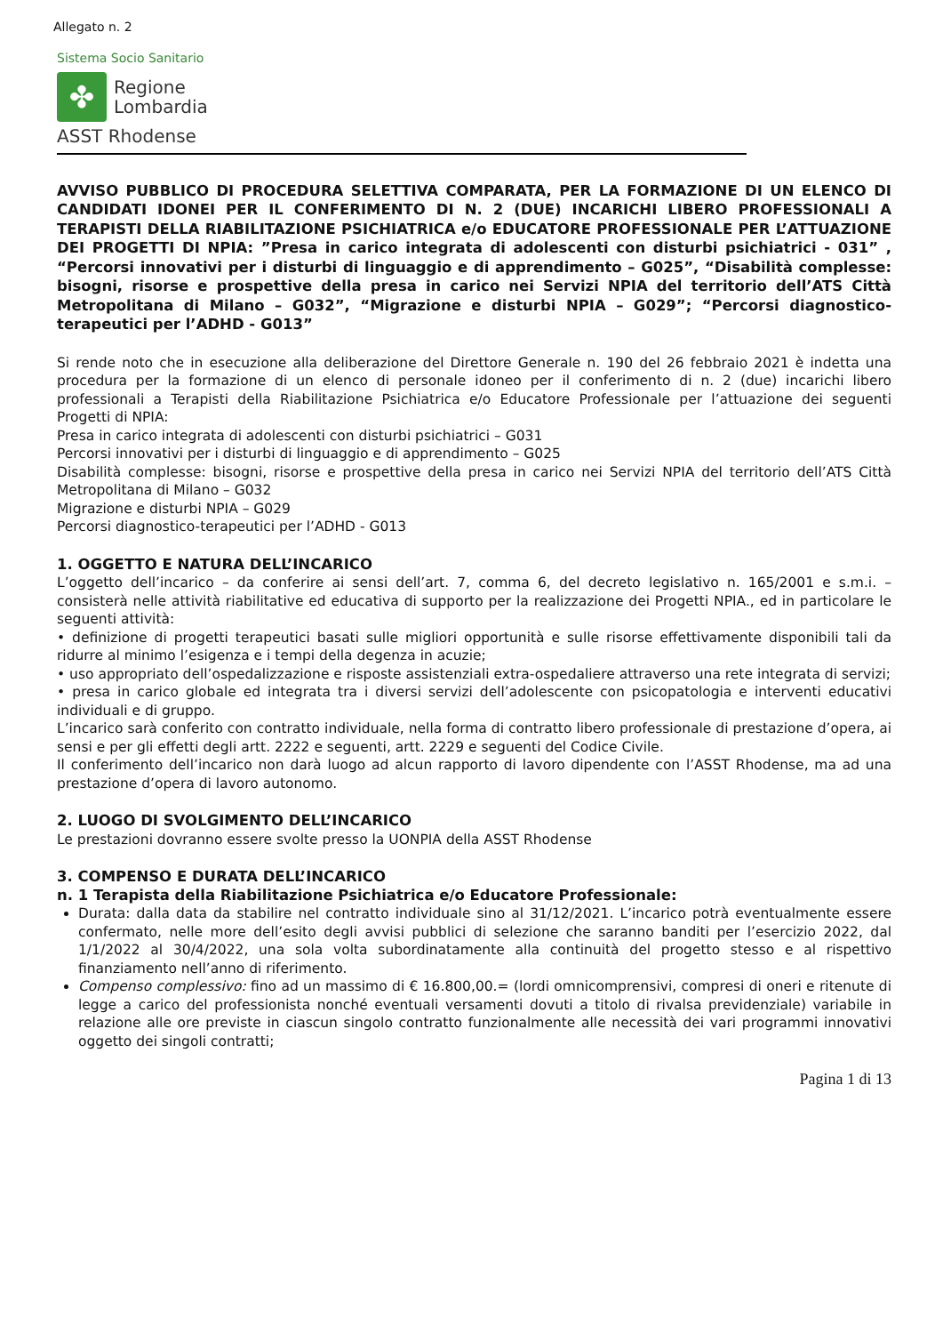Allegato n. 2
Sistema Socio Sanitario
✤
Regione
Lombardia
ASST Rhodense
AVVISO PUBBLICO DI PROCEDURA SELETTIVA COMPARATA, PER LA FORMAZIONE DI UN ELENCO DI CANDIDATI IDONEI PER IL CONFERIMENTO DI N. 2 (DUE) INCARICHI LIBERO PROFESSIONALI A TERAPISTI DELLA RIABILITAZIONE PSICHIATRICA e/o EDUCATORE PROFESSIONALE PER L’ATTUAZIONE DEI PROGETTI DI NPIA: ”Presa in carico integrata di adolescenti con disturbi psichiatrici - 031” , “Percorsi innovativi per i disturbi di linguaggio e di apprendimento – G025”, “Disabilità complesse: bisogni, risorse e prospettive della presa in carico nei Servizi NPIA del territorio dell’ATS Città Metropolitana di Milano – G032”, “Migrazione e disturbi NPIA – G029”; “Percorsi diagnostico-terapeutici per l’ADHD - G013”
Si rende noto che in esecuzione alla deliberazione del Direttore Generale n. 190 del 26 febbraio 2021 è indetta una procedura per la formazione di un elenco di personale idoneo per il conferimento di n. 2 (due) incarichi libero professionali a Terapisti della Riabilitazione Psichiatrica e/o Educatore Professionale per l’attuazione dei seguenti Progetti di NPIA:
Presa in carico integrata di adolescenti con disturbi psichiatrici – G031
Percorsi innovativi per i disturbi di linguaggio e di apprendimento – G025
Disabilità complesse: bisogni, risorse e prospettive della presa in carico nei Servizi NPIA del territorio dell’ATS Città Metropolitana di Milano – G032
Migrazione e disturbi NPIA – G029
Percorsi diagnostico-terapeutici per l’ADHD - G013
1. OGGETTO E NATURA DELL’INCARICO
L’oggetto dell’incarico – da conferire ai sensi dell’art. 7, comma 6, del decreto legislativo n. 165/2001 e s.m.i. – consisterà nelle attività riabilitative ed educativa di supporto per la realizzazione dei Progetti NPIA., ed in particolare le seguenti attività:
• definizione di progetti terapeutici basati sulle migliori opportunità e sulle risorse effettivamente disponibili tali da ridurre al minimo l’esigenza e i tempi della degenza in acuzie;
• uso appropriato dell’ospedalizzazione e risposte assistenziali extra-ospedaliere attraverso una rete integrata di servizi;
• presa in carico globale ed integrata tra i diversi servizi dell’adolescente con psicopatologia e interventi educativi individuali e di gruppo.
L’incarico sarà conferito con contratto individuale, nella forma di contratto libero professionale di prestazione d’opera, ai sensi e per gli effetti degli artt. 2222 e seguenti, artt. 2229 e seguenti del Codice Civile.
Il conferimento dell’incarico non darà luogo ad alcun rapporto di lavoro dipendente con l’ASST Rhodense, ma ad una prestazione d’opera di lavoro autonomo.
2. LUOGO DI SVOLGIMENTO DELL’INCARICO
Le prestazioni dovranno essere svolte presso la UONPIA della ASST Rhodense
3. COMPENSO E DURATA DELL’INCARICO
n. 1 Terapista della Riabilitazione Psichiatrica e/o Educatore Professionale:
Durata: dalla data da stabilire nel contratto individuale sino al 31/12/2021. L’incarico potrà eventualmente essere confermato, nelle more dell’esito degli avvisi pubblici di selezione che saranno banditi per l’esercizio 2022, dal 1/1/2022 al 30/4/2022, una sola volta subordinatamente alla continuità del progetto stesso e al rispettivo finanziamento nell’anno di riferimento.
Compenso complessivo: fino ad un massimo di € 16.800,00.= (lordi omnicomprensivi, compresi di oneri e ritenute di legge a carico del professionista nonché eventuali versamenti dovuti a titolo di rivalsa previdenziale) variabile in relazione alle ore previste in ciascun singolo contratto funzionalmente alle necessità dei vari programmi innovativi oggetto dei singoli contratti;
Pagina 1 di 13